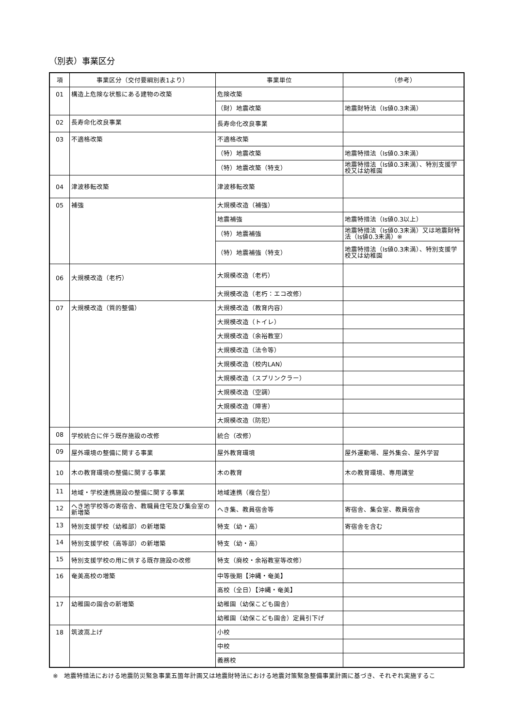（別表）事業区分
| 項 | 事業区分（交付要綱別表1より） | 事業単位 | （参考） |
| --- | --- | --- | --- |
| 01 | 構造上危険な状態にある建物の改築 | 危険改築 | |
| | | （財）地震改築 | 地震財特法（Is値0.3未満） |
| 02 | 長寿命化改良事業 | 長寿命化改良事業 | |
| 03 | 不適格改築 | 不適格改築 | |
| | | （特）地震改築 | 地震特措法（Is値0.3未満） |
| | | （特）地震改築（特支） | 地震特措法（Is値0.3未満）、特別支援学校又は幼稚園 |
| 04 | 津波移転改築 | 津波移転改築 | |
| 05 | 補強 | 大規模改造（補強） | |
| | | 地震補強 | 地震特措法（Is値0.3以上） |
| | | （特）地震補強 | 地震特措法（Is値0.3未満）又は地震財特法（Is値0.3未満）※ |
| | | （特）地震補強（特支） | 地震特措法（Is値0.3未満）、特別支援学校又は幼稚園 |
| 06 | 大規模改造（老朽） | 大規模改造（老朽） | |
| | | 大規模改造（老朽：エコ改修） | |
| 07 | 大規模改造（質的整備） | 大規模改造（教育内容） | |
| | | 大規模改造（トイレ） | |
| | | 大規模改造（余裕教室） | |
| | | 大規模改造（法令等） | |
| | | 大規模改造（校内LAN） | |
| | | 大規模改造（スプリンクラー） | |
| | | 大規模改造（空調） | |
| | | 大規模改造（障害） | |
| | | 大規模改造（防犯） | |
| 08 | 学校統合に伴う既存施設の改修 | 統合（改修） | |
| 09 | 屋外環境の整備に関する事業 | 屋外教育環境 | 屋外運動場、屋外集会、屋外学習 |
| 10 | 木の教育環境の整備に関する事業 | 木の教育 | 木の教育環境、専用講堂 |
| 11 | 地域・学校連携施設の整備に関する事業 | 地域連携（複合型） | |
| 12 | へき地学校等の寄宿舎、教職員住宅及び集会室の新増築 | へき集、教員宿舎等 | 寄宿舎、集会室、教員宿舎 |
| 13 | 特別支援学校（幼稚部）の新増築 | 特支（幼・高） | 寄宿舎を含む |
| 14 | 特別支援学校（高等部）の新増築 | 特支（幼・高） | |
| 15 | 特別支援学校の用に供する既存施設の改修 | 特支（廃校・余裕教室等改修） | |
| 16 | 奄美高校の増築 | 中等後期【沖縄・奄美】 | |
| | | 高校（全日）【沖縄・奄美】 | |
| 17 | 幼稚園の園舎の新増築 | 幼稚園（幼保こども園舎） | |
| | | 幼稚園（幼保こども園舎）定員引下げ | |
| 18 | 筑波嵩上げ | 小校 | |
| | | 中校 | |
| | | 義務校 | |
※　地震特措法における地震防災緊急事業五箇年計画又は地震財特法における地震対策緊急整備事業計画に基づき、それぞれ実施するこ